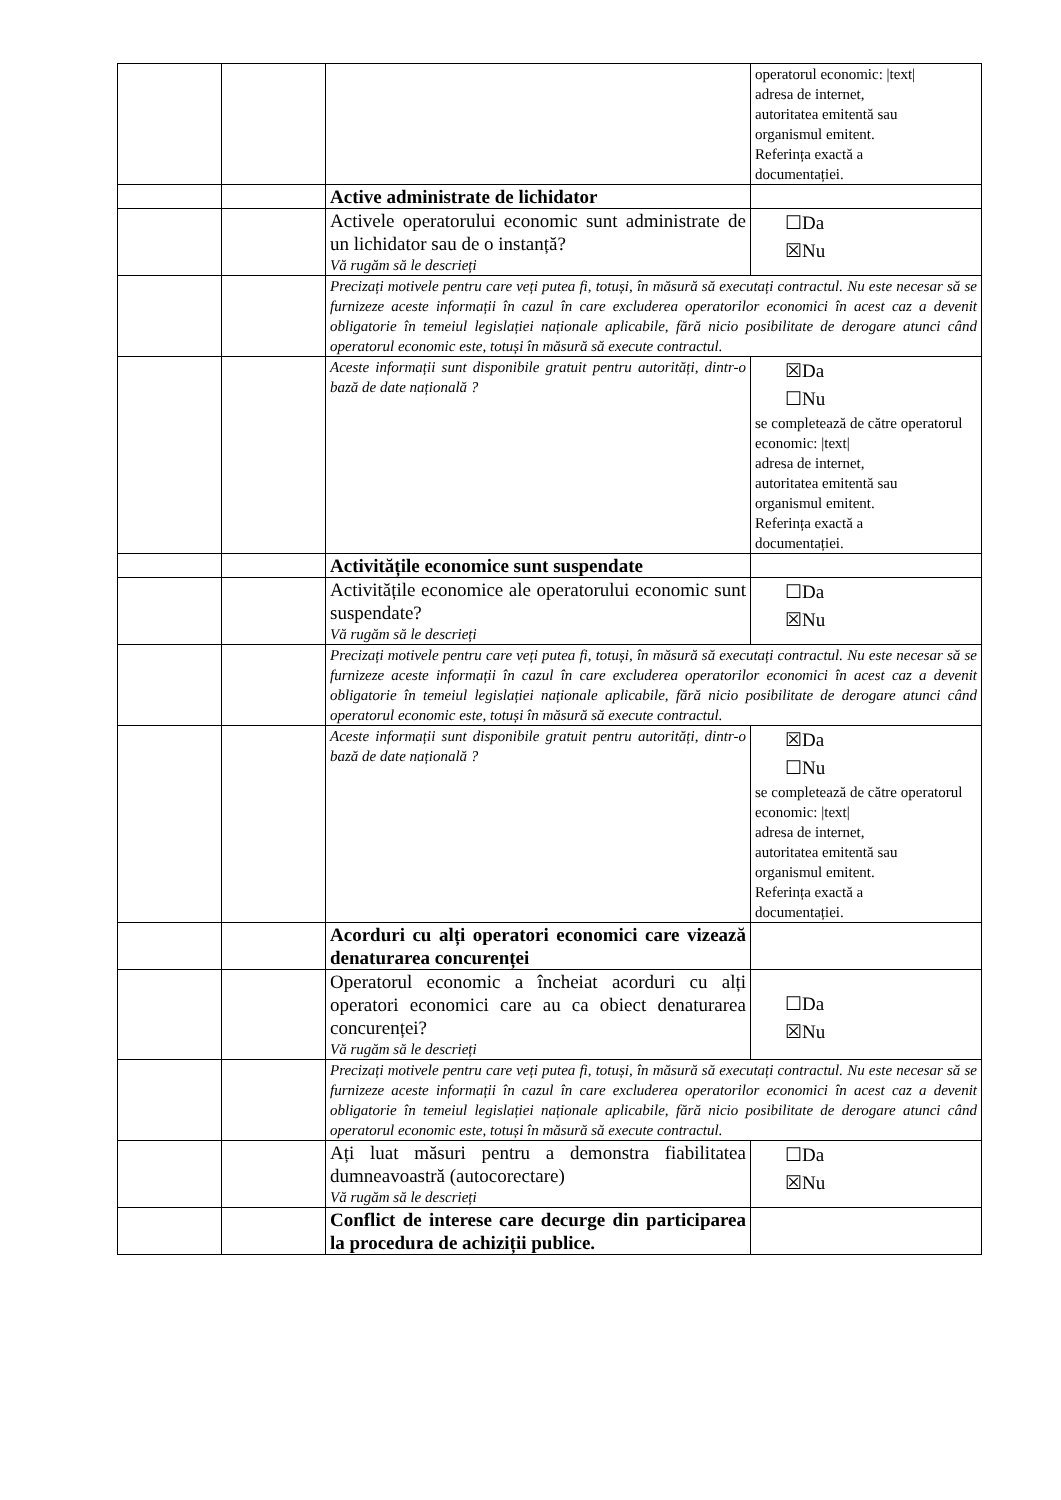| | | | operatorul economic: /text/ adresa de internet, autoritatea emitentă sau organismul emitent. Referința exactă a documentației. |
| | | Active administrate de lichidator | |
| | | Activele operatorului economic sunt administrate de un lichidator sau de o instanță? Vă rugăm să le descrieți | ☐Da ☒Nu |
| | | Precizați motivele pentru care veți putea fi, totuși, în măsură să executați contractul. Nu este necesar să se furnizeze aceste informații în cazul în care excluderea operatorilor economici în acest caz a devenit obligatorie în temeiul legislației naționale aplicabile, fără nicio posibilitate de derogare atunci când operatorul economic este, totuși în măsură să execute contractul. | |
| | | Aceste informații sunt disponibile gratuit pentru autorități, dintr-o bază de date națională ? | ☒Da ☐Nu se completează de către operatorul economic: /text/ adresa de internet, autoritatea emitentă sau organismul emitent. Referința exactă a documentației. |
| | | Activitățile economice sunt suspendate | |
| | | Activitățile economice ale operatorului economic sunt suspendate? Vă rugăm să le descrieți | ☐Da ☒Nu |
| | | Precizați motivele pentru care veți putea fi, totuși, în măsură să executați contractul. Nu este necesar să se furnizeze aceste informații în cazul în care excluderea operatorilor economici în acest caz a devenit obligatorie în temeiul legislației naționale aplicabile, fără nicio posibilitate de derogare atunci când operatorul economic este, totuși în măsură să execute contractul. | |
| | | Aceste informații sunt disponibile gratuit pentru autorități, dintr-o bază de date națională ? | ☒Da ☐Nu se completează de către operatorul economic: /text/ adresa de internet, autoritatea emitentă sau organismul emitent. Referința exactă a documentației. |
| | | Acorduri cu alți operatori economici care vizează denaturarea concurenței | |
| | | Operatorul economic a încheiat acorduri cu alți operatori economici care au ca obiect denaturarea concurenței? Vă rugăm să le descrieți | ☐Da ☒Nu |
| | | Precizați motivele pentru care veți putea fi, totuși, în măsură să executați contractul. Nu este necesar să se furnizeze aceste informații în cazul în care excluderea operatorilor economici în acest caz a devenit obligatorie în temeiul legislației naționale aplicabile, fără nicio posibilitate de derogare atunci când operatorul economic este, totuși în măsură să execute contractul. | |
| | | Ați luat măsuri pentru a demonstra fiabilitatea dumneavoastră (autocorectare) Vă rugăm să le descrieți | ☐Da ☒Nu |
| | | Conflict de interese care decurge din participarea la procedura de achiziții publice. | |